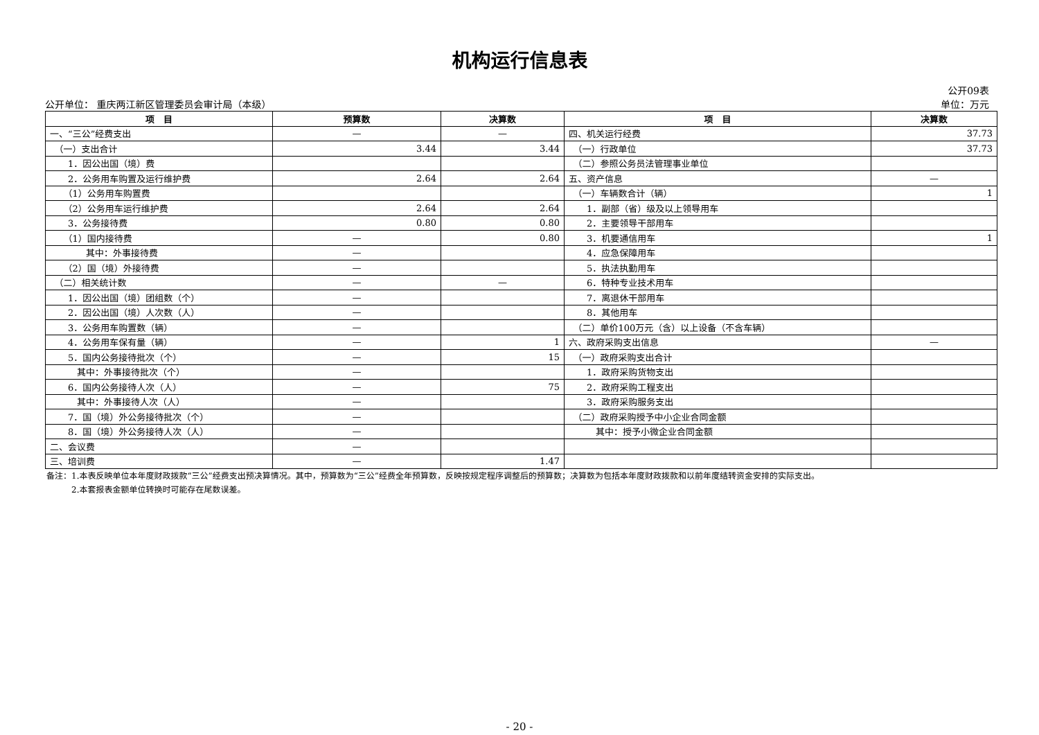机构运行信息表
公开09表
公开单位： 重庆两江新区管理委员会审计局（本级） 单位：万元
| 项 目 | 预算数 | 决算数 | 项 目 | 决算数 |
| --- | --- | --- | --- | --- |
| 一、“三公”经费支出 | — | — | 四、机关运行经费 | 37.73 |
| （一）支出合计 | 3.44 | 3.44 | （一）行政单位 | 37.73 |
| 1．因公出国（境）费 | | | （二）参照公务员法管理事业单位 | |
| 2．公务用车购置及运行维护费 | 2.64 | 2.64 | 五、资产信息 | — |
| （1）公务用车购置费 | | | （一）车辆数合计（辆） | 1 |
| （2）公务用车运行维护费 | 2.64 | 2.64 | 1．副部（省）级及以上领导用车 | |
| 3．公务接待费 | 0.80 | 0.80 | 2．主要领导干部用车 | |
| （1）国内接待费 | — | 0.80 | 3．机要通信用车 | 1 |
| 其中：外事接待费 | — | | 4．应急保障用车 | |
| （2）国（境）外接待费 | — | | 5．执法执勤用车 | |
| （二）相关统计数 | — | — | 6．特种专业技术用车 | |
| 1．因公出国（境）团组数（个） | — | | 7．离退休干部用车 | |
| 2．因公出国（境）人次数（人） | — | | 8．其他用车 | |
| 3．公务用车购置数（辆） | — | | （二）单价100万元（含）以上设备（不含车辆） | |
| 4．公务用车保有量（辆） | — | 1 | 六、政府采购支出信息 | — |
| 5．国内公务接待批次（个） | — | 15 | （一）政府采购支出合计 | |
| 其中：外事接待批次（个） | — | | 1．政府采购货物支出 | |
| 6．国内公务接待人次（人） | — | 75 | 2．政府采购工程支出 | |
| 其中：外事接待人次（人） | — | | 3．政府采购服务支出 | |
| 7．国（境）外公务接待批次（个） | — | | （二）政府采购授予中小企业合同金额 | |
| 8．国（境）外公务接待人次（人） | — | | 其中：授予小微企业合同金额 | |
| 二、会议费 | — | | | |
| 三、培训费 | — | 1.47 | | |
备注：1.本表反映单位本年度财政拨款“三公”经费支出预决算情况。其中，预算数为“三公”经费全年预算数，反映按规定程序调整后的预算数；决算数为包括本年度财政拨款和以前年度结转资金安排的实际支出。
　　　2.本套报表金额单位转换时可能存在尾数误差。
- 20 -